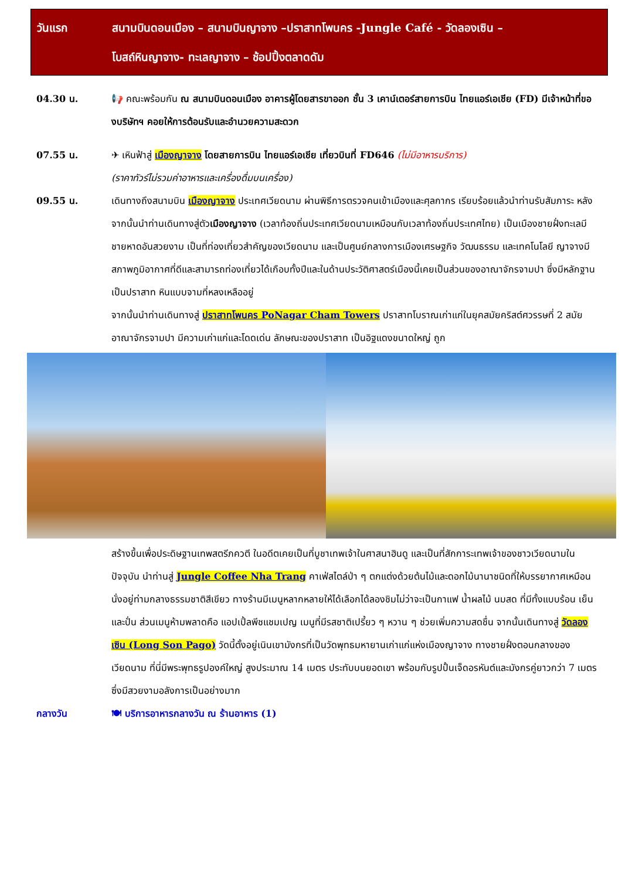วันแรก สนามบินดอนเมือง – สนามบินญาจาง –ปราสาทโพนคร -Jungle Café - วัดลองเซิน –
โบสถ์หินญาจาง- ทะเลญาจาง – ช้อปปิ้งตลาดดัม
04.30 น. 📢 คณะพร้อมกัน ณ สนามบินดอนเมือง อาคารผู้โดยสารขาออก ชั้น 3 เคาน์เตอร์สายการบิน ไทยแอร์เอเชีย (FD) มีเจ้าหน้าที่ของบริษัทฯ คอยให้การต้อนรับและอำนวยความสะดวก
07.55 น. ✈ เหินฟ้าสู่ เมืองญาจาง โดยสายการบิน ไทยแอร์เอเชีย เที่ยวบินที่ FD646 (ไม่มีอาหารบริการ)
(ราคาทัวร์ไม่รวมค่าอาหารและเครื่องดื่มบนเครื่อง)
09.55 น. เดินทางถึงสนามบิน เมืองญาจาง ประเทศเวียดนาม ผ่านพิธีการตรวจคนเข้าเมืองและศุลกากร เรียบร้อยแล้วนำท่านรับสัมภาระ หลังจากนั้นนำท่านเดินทางสู่ตัวเมืองญาจาง (เวลาท้องถิ่นประเทศเวียดนามเหมือนกับเวลาท้องถิ่นประเทศไทย) เป็นเมืองชายฝั่งทะเลมีชายหาดอันสวยงาม เป็นที่ท่องเที่ยวสำคัญของเวียดนาม และเป็นศูนย์กลางการเมืองเศรษฐกิจ วัฒนธรรม และเทคโนโลยี ญาจางมีสภาพภูมิอากาศที่ดีและสามารถท่องเที่ยวได้เกือบทั้งปีและในด้านประวัติศาสตร์เมืองนี้เคยเป็นส่วนของอาณาจักรจามปา ซึ่งมีหลักฐานเป็นปราสาท หินแบบจามที่หลงเหลืออยู่
จากนั้นนำท่านเดินทางสู่ ปราสาทโพนคร PoNagar Cham Towers ปราสาทโบราณเก่าแก่ในยุคสมัยคริสต์ศวรรษที่ 2 สมัยอาณาจักรจามปา มีความเก่าแก่และโดดเด่น ลักษณะของปราสาท เป็นอิฐแดงขนาดใหญ่ ถูก
สร้างขึ้นเพื่อประดิษฐานเทพสตรีภควตี ในอดีตเคยเป็นที่บูชาเทพเจ้าในศาสนาฮินดู และเป็นที่สักการะเทพเจ้าของชาวเวียดนามในปัจจุบัน นำท่านสู่ Jungle Coffee Nha Trang คาเฟ่สไตล์ป่า ๆ ตกแต่งด้วยต้นไม้และดอกไม้นานาชนิดที่ให้บรรยากาศเหมือนนั่งอยู่ท่ามกลางธรรมชาติสีเขียว ทางร้านมีเมนูหลากหลายให้ได้เลือกได้ลองชิมไม่ว่าจะเป็นกาแฟ น้ำผลไม้ นมสด ที่มีทั้งแบบร้อน เย็น และปั่น ส่วนเมนูห้ามพลาดคือ แอปเปิ้ลพีชแชมเปญ เมนูที่มีรสชาติเปรี้ยว ๆ หวาน ๆ ช่วยเพิ่มความสดชื่น จากนั้นเดินทางสู่ วัดลองเซิน (Long Son Pago) วัดนี้ตั้งอยู่เนินเขามังกรที่เป็นวัดพุทธมหายานเก่าแก่แห่งเมืองญาจาง ทางชายฝั่งตอนกลางของเวียดนาม ที่นี่มีพระพุทธรูปองค์ใหญ่ สูงประมาณ 14 เมตร ประทับบนยอดเขา พร้อมกับรูปปั้นเจ็ดอรหันต์และมังกรคู่ยาวกว่า 7 เมตร ซึ่งมีสวยงามอลังการเป็นอย่างมาก
กลางวัน 🍽 บริการอาหารกลางวัน ณ ร้านอาหาร (1)